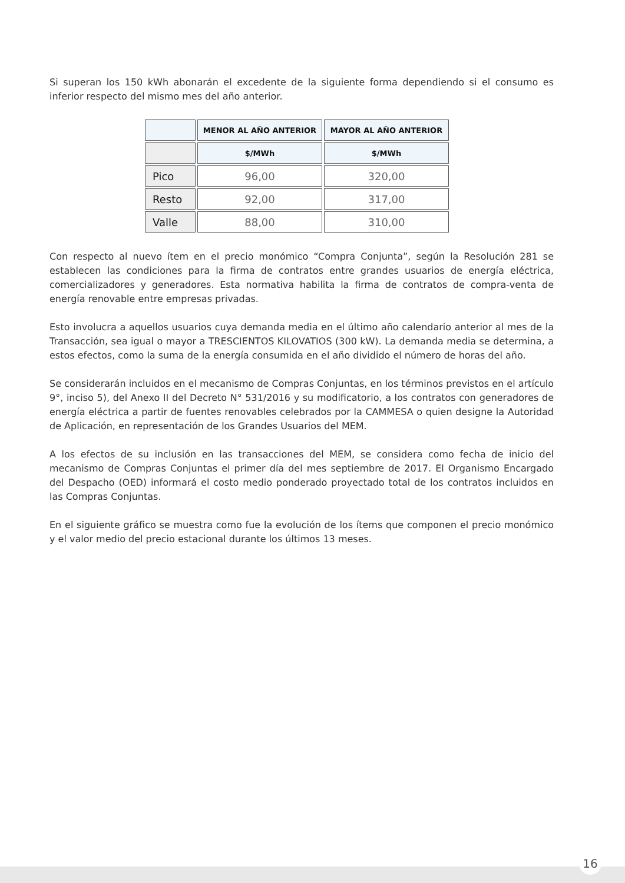Si superan los 150 kWh abonarán el excedente de la siguiente forma dependiendo si el consumo es inferior respecto del mismo mes del año anterior.
| | MENOR AL AÑO ANTERIOR | MAYOR AL AÑO ANTERIOR |
| --- | --- | --- |
| | $/MWh | $/MWh |
| Pico | 96,00 | 320,00 |
| Resto | 92,00 | 317,00 |
| Valle | 88,00 | 310,00 |
Con respecto al nuevo ítem en el precio monómico “Compra Conjunta”, según la Resolución 281 se establecen las condiciones para la firma de contratos entre grandes usuarios de energía eléctrica, comercializadores y generadores. Esta normativa habilita la firma de contratos de compra-venta de energía renovable entre empresas privadas.
Esto involucra a aquellos usuarios cuya demanda media en el último año calendario anterior al mes de la Transacción, sea igual o mayor a TRESCIENTOS KILOVATIOS (300 kW). La demanda media se determina, a estos efectos, como la suma de la energía consumida en el año dividido el número de horas del año.
Se considerarán incluidos en el mecanismo de Compras Conjuntas, en los términos previstos en el artículo 9°, inciso 5), del Anexo II del Decreto N° 531/2016 y su modificatorio, a los contratos con generadores de energía eléctrica a partir de fuentes renovables celebrados por la CAMMESA o quien designe la Autoridad de Aplicación, en representación de los Grandes Usuarios del MEM.
A los efectos de su inclusión en las transacciones del MEM, se considera como fecha de inicio del mecanismo de Compras Conjuntas el primer día del mes septiembre de 2017. El Organismo Encargado del Despacho (OED) informará el costo medio ponderado proyectado total de los contratos incluidos en las Compras Conjuntas.
En el siguiente gráfico se muestra como fue la evolución de los ítems que componen el precio monómico y el valor medio del precio estacional durante los últimos 13 meses.
16